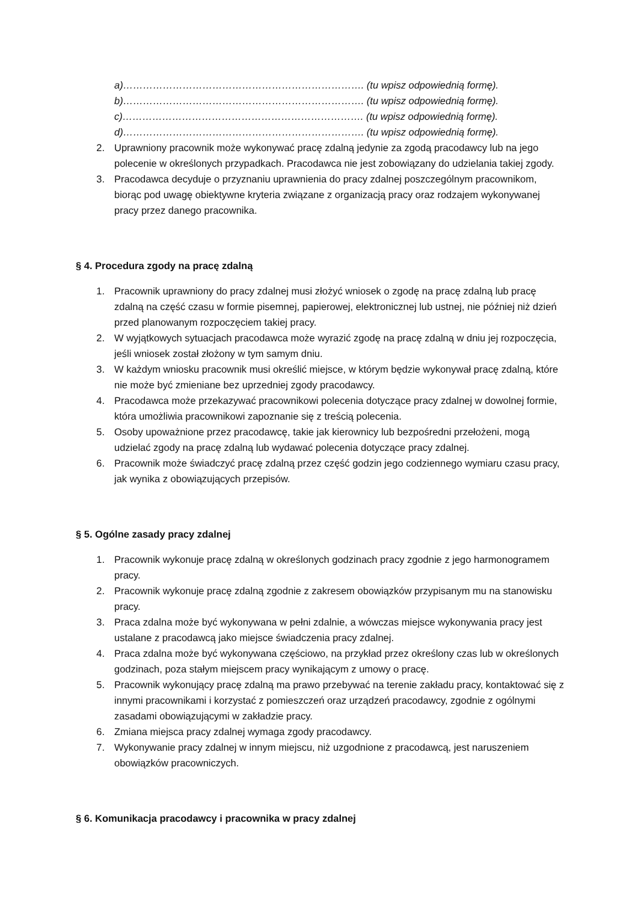a)………………………………………………………………. (tu wpisz odpowiednią formę).
b)………………………………………………………………. (tu wpisz odpowiednią formę).
c)………………………………………………………………. (tu wpisz odpowiednią formę).
d)………………………………………………………………. (tu wpisz odpowiednią formę).
2. Uprawniony pracownik może wykonywać pracę zdalną jedynie za zgodą pracodawcy lub na jego polecenie w określonych przypadkach. Pracodawca nie jest zobowiązany do udzielania takiej zgody.
3. Pracodawca decyduje o przyznaniu uprawnienia do pracy zdalnej poszczególnym pracownikom, biorąc pod uwagę obiektywne kryteria związane z organizacją pracy oraz rodzajem wykonywanej pracy przez danego pracownika.
§ 4. Procedura zgody na pracę zdalną
1. Pracownik uprawniony do pracy zdalnej musi złożyć wniosek o zgodę na pracę zdalną lub pracę zdalną na część czasu w formie pisemnej, papierowej, elektronicznej lub ustnej, nie później niż dzień przed planowanym rozpoczęciem takiej pracy.
2. W wyjątkowych sytuacjach pracodawca może wyrazić zgodę na pracę zdalną w dniu jej rozpoczęcia, jeśli wniosek został złożony w tym samym dniu.
3. W każdym wniosku pracownik musi określić miejsce, w którym będzie wykonywał pracę zdalną, które nie może być zmieniane bez uprzedniej zgody pracodawcy.
4. Pracodawca może przekazywać pracownikowi polecenia dotyczące pracy zdalnej w dowolnej formie, która umożliwia pracownikowi zapoznanie się z treścią polecenia.
5. Osoby upoważnione przez pracodawcę, takie jak kierownicy lub bezpośredni przełożeni, mogą udzielać zgody na pracę zdalną lub wydawać polecenia dotyczące pracy zdalnej.
6. Pracownik może świadczyć pracę zdalną przez część godzin jego codziennego wymiaru czasu pracy, jak wynika z obowiązujących przepisów.
§ 5. Ogólne zasady pracy zdalnej
1. Pracownik wykonuje pracę zdalną w określonych godzinach pracy zgodnie z jego harmonogramem pracy.
2. Pracownik wykonuje pracę zdalną zgodnie z zakresem obowiązków przypisanym mu na stanowisku pracy.
3. Praca zdalna może być wykonywana w pełni zdalnie, a wówczas miejsce wykonywania pracy jest ustalane z pracodawcą jako miejsce świadczenia pracy zdalnej.
4. Praca zdalna może być wykonywana częściowo, na przykład przez określony czas lub w określonych godzinach, poza stałym miejscem pracy wynikającym z umowy o pracę.
5. Pracownik wykonujący pracę zdalną ma prawo przebywać na terenie zakładu pracy, kontaktować się z innymi pracownikami i korzystać z pomieszczeń oraz urządzeń pracodawcy, zgodnie z ogólnymi zasadami obowiązującymi w zakładzie pracy.
6. Zmiana miejsca pracy zdalnej wymaga zgody pracodawcy.
7. Wykonywanie pracy zdalnej w innym miejscu, niż uzgodnione z pracodawcą, jest naruszeniem obowiązków pracowniczych.
§ 6. Komunikacja pracodawcy i pracownika w pracy zdalnej